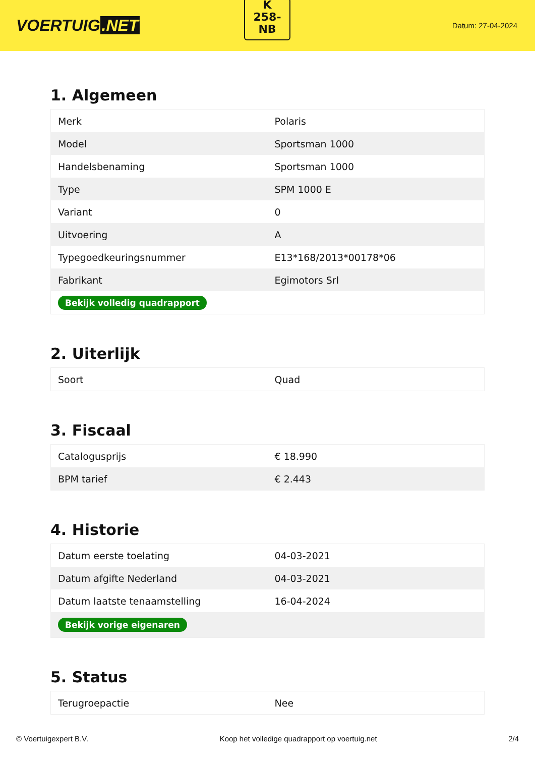VOERTUIG.NET
K
258-
NB
Datum: 27-04-2024
1. Algemeen
| Merk | Polaris |
| Model | Sportsman 1000 |
| Handelsbenaming | Sportsman 1000 |
| Type | SPM 1000 E |
| Variant | 0 |
| Uitvoering | A |
| Typegoedkeuringsnummer | E13*168/2013*00178*06 |
| Fabrikant | Egimotors Srl |
| Bekijk volledig quadrapport | |
2. Uiterlijk
| Soort | Quad |
3. Fiscaal
| Catalogusprijs | € 18.990 |
| BPM tarief | € 2.443 |
4. Historie
| Datum eerste toelating | 04-03-2021 |
| Datum afgifte Nederland | 04-03-2021 |
| Datum laatste tenaamstelling | 16-04-2024 |
| Bekijk vorige eigenaren | |
5. Status
| Terugroepactie | Nee |
© Voertuigexpert B.V. Koop het volledige quadrapport op voertuig.net 2/4